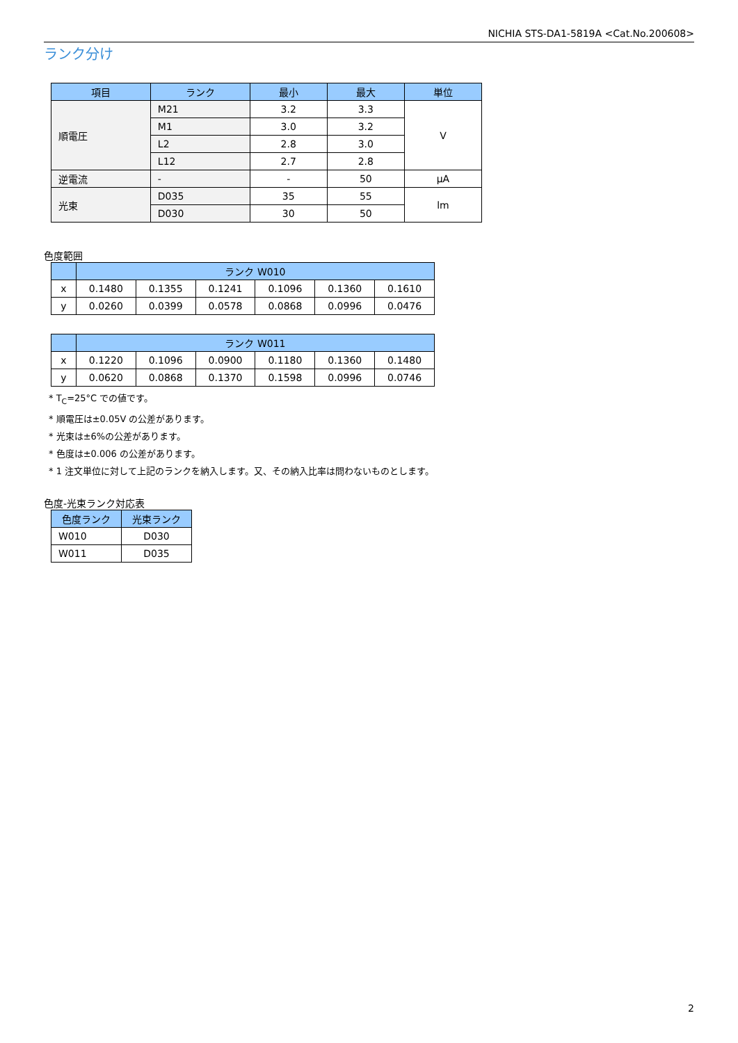NICHIA STS-DA1-5819A <Cat.No.200608>
ランク分け
| 項目 | ランク | 最小 | 最大 | 単位 |
| --- | --- | --- | --- | --- |
| 順電圧 | M21 | 3.2 | 3.3 | V |
| | M1 | 3.0 | 3.2 | |
| | L2 | 2.8 | 3.0 | |
| | L12 | 2.7 | 2.8 | |
| 逆電流 | - | - | 50 | μA |
| 光束 | D035 | 35 | 55 | lm |
| | D030 | 30 | 50 | |
色度範囲
| | ランク W010 | | | | | |
| --- | --- | --- | --- | --- | --- | --- |
| x | 0.1480 | 0.1355 | 0.1241 | 0.1096 | 0.1360 | 0.1610 |
| y | 0.0260 | 0.0399 | 0.0578 | 0.0868 | 0.0996 | 0.0476 |
| | ランク W011 | | | | | |
| --- | --- | --- | --- | --- | --- | --- |
| x | 0.1220 | 0.1096 | 0.0900 | 0.1180 | 0.1360 | 0.1480 |
| y | 0.0620 | 0.0868 | 0.1370 | 0.1598 | 0.0996 | 0.0746 |
* T<sub>C</sub>=25°C での値です。
* 順電圧は±0.05V の公差があります。
* 光束は±6%の公差があります。
* 色度は±0.006 の公差があります。
* 1 注文単位に対して上記のランクを納入します。又、その納入比率は問わないものとします。
色度-光束ランク対応表
| 色度ランク | 光束ランク |
| --- | --- |
| W010 | D030 |
| W011 | D035 |
2